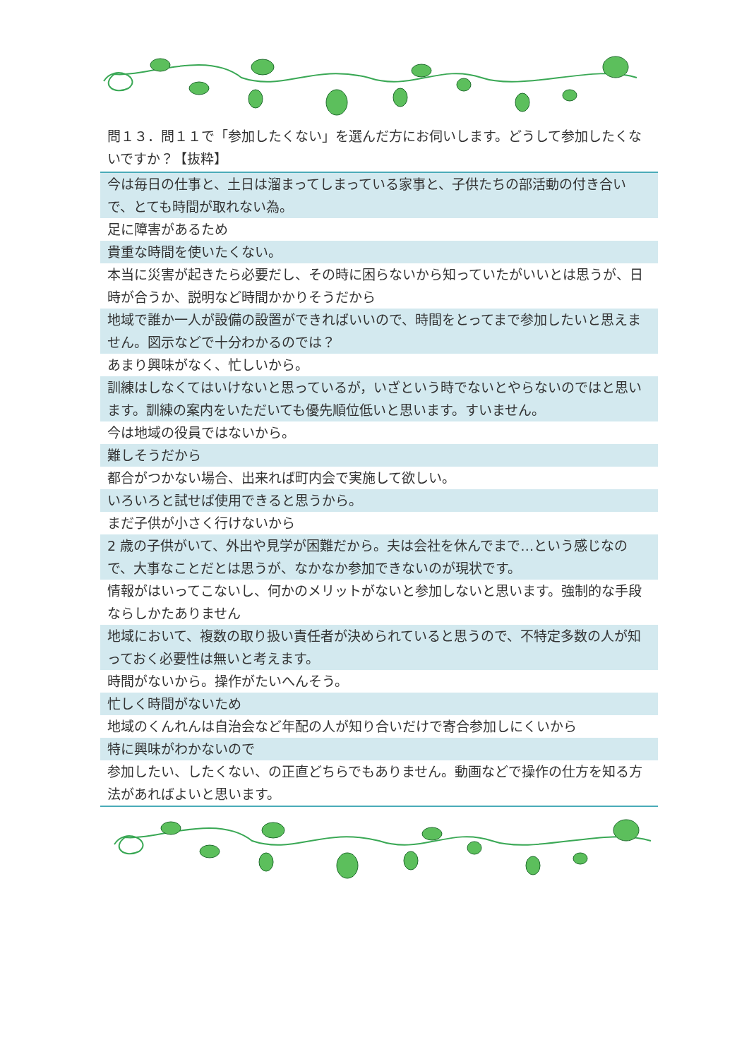問１３．問１１で「参加したくない」を選んだ方にお伺いします。どうして参加したくないですか？【抜粋】
| 今は毎日の仕事と、土日は溜まってしまっている家事と、子供たちの部活動の付き合いで、とても時間が取れない為。 |
| 足に障害があるため |
| 貴重な時間を使いたくない。 |
| 本当に災害が起きたら必要だし、その時に困らないから知っていたがいいとは思うが、日時が合うか、説明など時間かかりそうだから |
| 地域で誰か一人が設備の設置ができればいいので、時間をとってまで参加したいと思えません。図示などで十分わかるのでは？ |
| あまり興味がなく、忙しいから。 |
| 訓練はしなくてはいけないと思っているが，いざという時でないとやらないのではと思います。訓練の案内をいただいても優先順位低いと思います。すいません。 |
| 今は地域の役員ではないから。 |
| 難しそうだから |
| 都合がつかない場合、出来れば町内会で実施して欲しい。 |
| いろいろと試せば使用できると思うから。 |
| まだ子供が小さく行けないから |
| 2 歳の子供がいて、外出や見学が困難だから。夫は会社を休んでまで…という感じなので、大事なことだとは思うが、なかなか参加できないのが現状です。 |
| 情報がはいってこないし、何かのメリットがないと参加しないと思います。強制的な手段ならしかたありません |
| 地域において、複数の取り扱い責任者が決められていると思うので、不特定多数の人が知っておく必要性は無いと考えます。 |
| 時間がないから。操作がたいへんそう。 |
| 忙しく時間がないため |
| 地域のくんれんは自治会など年配の人が知り合いだけで寄合参加しにくいから |
| 特に興味がわかないので |
| 参加したい、したくない、の正直どちらでもありません。動画などで操作の仕方を知る方法があればよいと思います。 |